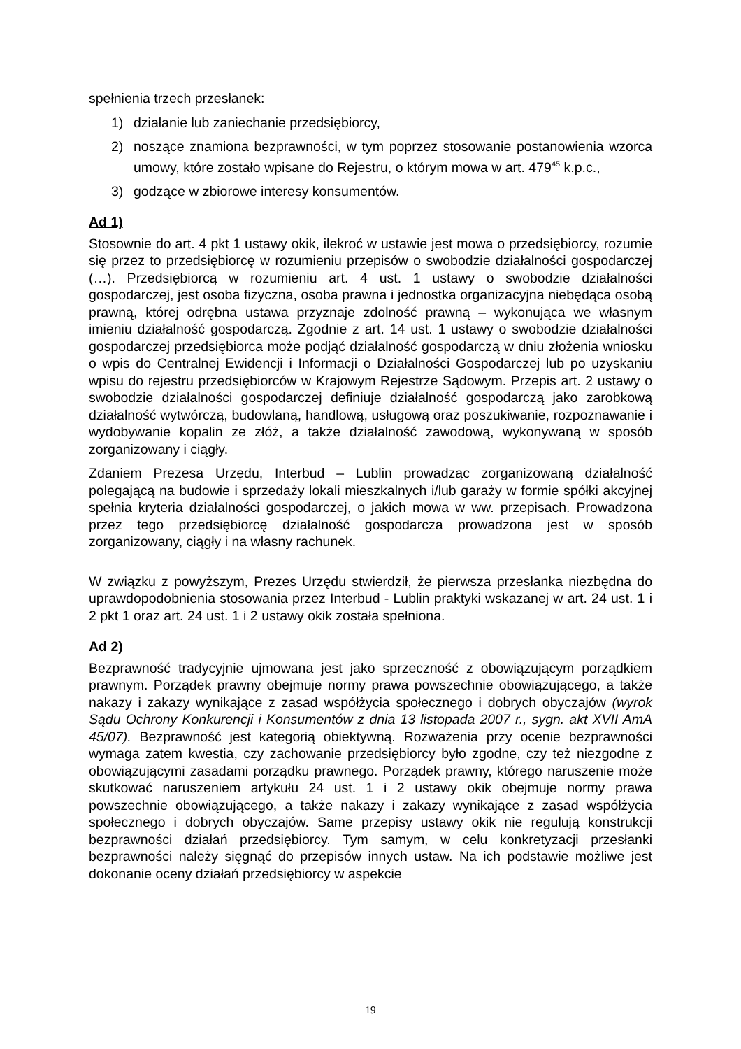spełnienia trzech przesłanek:
1) działanie lub zaniechanie przedsiębiorcy,
2) noszące znamiona bezprawności, w tym poprzez stosowanie postanowienia wzorca umowy, które zostało wpisane do Rejestru, o którym mowa w art. 479<sup>45</sup> k.p.c.,
3) godzące w zbiorowe interesy konsumentów.
Ad 1)
Stosownie do art. 4 pkt 1 ustawy okik, ilekroć w ustawie jest mowa o przedsiębiorcy, rozumie się przez to przedsiębiorcę w rozumieniu przepisów o swobodzie działalności gospodarczej (…). Przedsiębiorcą w rozumieniu art. 4 ust. 1 ustawy o swobodzie działalności gospodarczej, jest osoba fizyczna, osoba prawna i jednostka organizacyjna niebędąca osobą prawną, której odrębna ustawa przyznaje zdolność prawną – wykonująca we własnym imieniu działalność gospodarczą. Zgodnie z art. 14 ust. 1 ustawy o swobodzie działalności gospodarczej przedsiębiorca może podjąć działalność gospodarczą w dniu złożenia wniosku o wpis do Centralnej Ewidencji i Informacji o Działalności Gospodarczej lub po uzyskaniu wpisu do rejestru przedsiębiorców w Krajowym Rejestrze Sądowym. Przepis art. 2 ustawy o swobodzie działalności gospodarczej definiuje działalność gospodarczą jako zarobkową działalność wytwórczą, budowlaną, handlową, usługową oraz poszukiwanie, rozpoznawanie i wydobywanie kopalin ze złóż, a także działalność zawodową, wykonywaną w sposób zorganizowany i ciągły.
Zdaniem Prezesa Urzędu, Interbud – Lublin prowadząc zorganizowaną działalność polegającą na budowie i sprzedaży lokali mieszkalnych i/lub garaży w formie spółki akcyjnej spełnia kryteria działalności gospodarczej, o jakich mowa w ww. przepisach. Prowadzona przez tego przedsiębiorcę działalność gospodarcza prowadzona jest w sposób zorganizowany, ciągły i na własny rachunek.
W związku z powyższym, Prezes Urzędu stwierdził, że pierwsza przesłanka niezbędna do uprawdopodobnienia stosowania przez Interbud - Lublin praktyki wskazanej w art. 24 ust. 1 i 2 pkt 1 oraz art. 24 ust. 1 i 2 ustawy okik została spełniona.
Ad 2)
Bezprawność tradycyjnie ujmowana jest jako sprzeczność z obowiązującym porządkiem prawnym. Porządek prawny obejmuje normy prawa powszechnie obowiązującego, a także nakazy i zakazy wynikające z zasad współżycia społecznego i dobrych obyczajów (wyrok Sądu Ochrony Konkurencji i Konsumentów z dnia 13 listopada 2007 r., sygn. akt XVII AmA 45/07). Bezprawność jest kategorią obiektywną. Rozważenia przy ocenie bezprawności wymaga zatem kwestia, czy zachowanie przedsiębiorcy było zgodne, czy też niezgodne z obowiązującymi zasadami porządku prawnego. Porządek prawny, którego naruszenie może skutkować naruszeniem artykułu 24 ust. 1 i 2 ustawy okik obejmuje normy prawa powszechnie obowiązującego, a także nakazy i zakazy wynikające z zasad współżycia społecznego i dobrych obyczajów. Same przepisy ustawy okik nie regulują konstrukcji bezprawności działań przedsiębiorcy. Tym samym, w celu konkretyzacji przesłanki bezprawności należy sięgnąć do przepisów innych ustaw. Na ich podstawie możliwe jest dokonanie oceny działań przedsiębiorcy w aspekcie
19